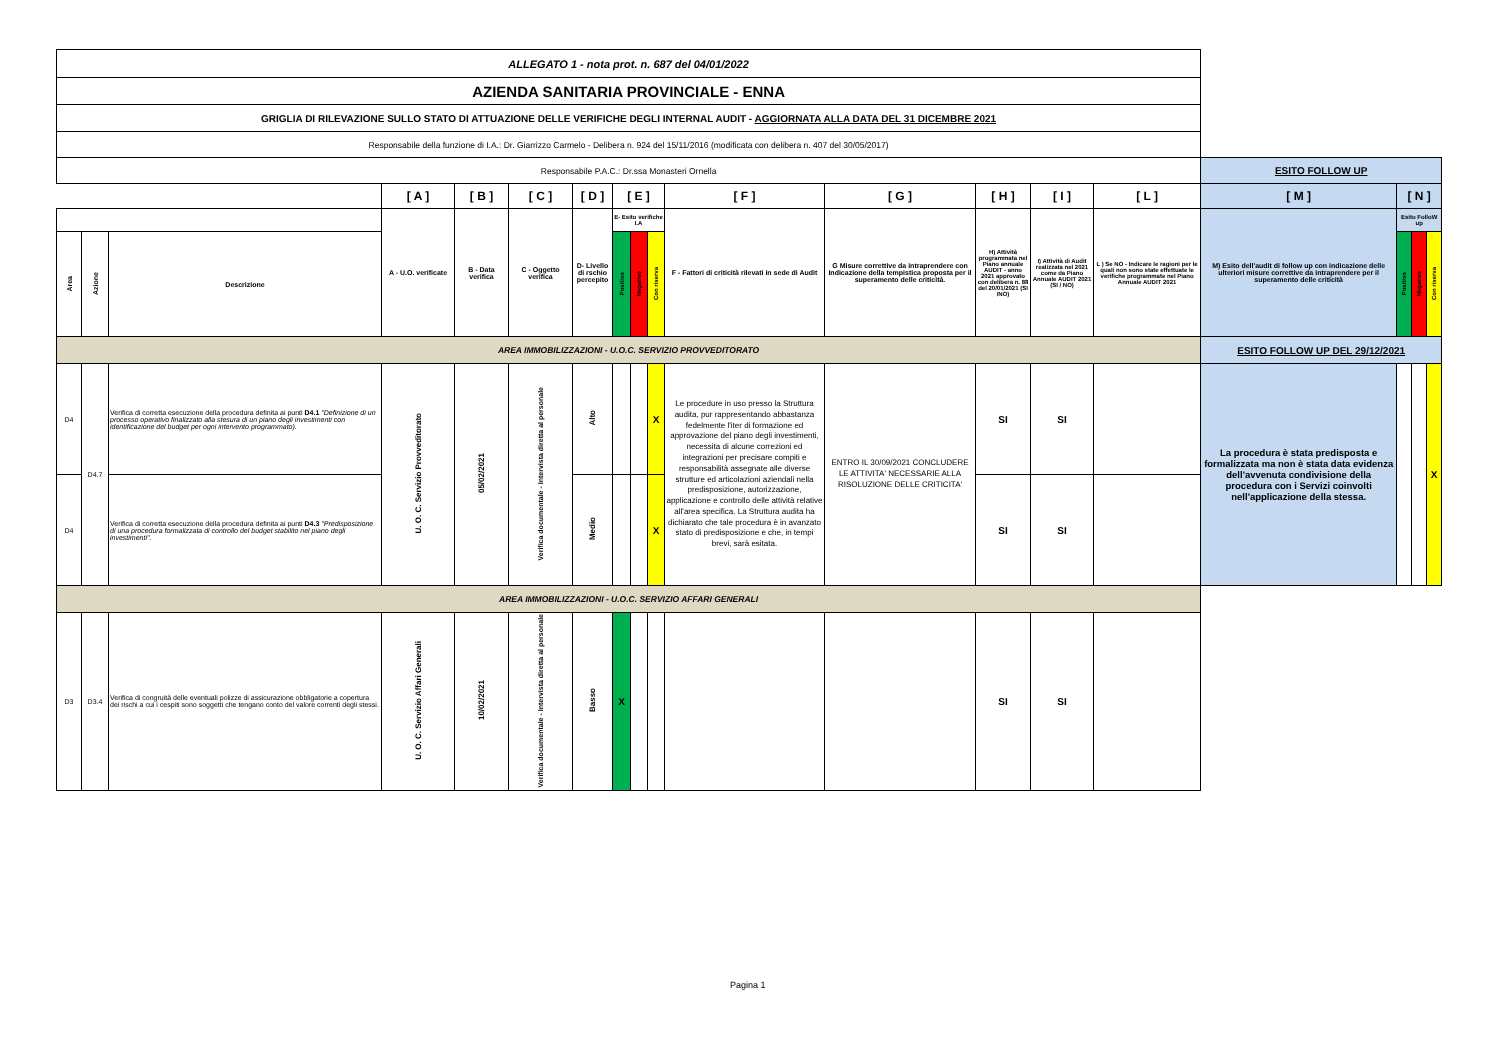| ALLEGATO 1 - nota prot. n. 687 del 04/01/2022 | | | | | | | | | | | | | | | | | | |
| AZIENDA SANITARIA PROVINCIALE - ENNA | | | | | | | | | | | | | | | | | | |
| GRIGLIA DI RILEVAZIONE SULLO STATO DI ATTUAZIONE DELLE VERIFICHE DEGLI INTERNAL AUDIT - AGGIORNATA ALLA DATA DEL 31 DICEMBRE 2021 | | | | | | | | | | | | | | | | | | |
| Responsabile della funzione di I.A.: Dr. Giarrizzo Carmelo - Delibera n. 924 del 15/11/2016 (modificata con delibera n. 407 del 30/05/2017) | | | | | | | | | | | | | | | | | | |
| Responsabile P.A.C.: Dr.ssa Monasteri Ornella | | | | | | | | | | | | | | | ESITO FOLLOW UP | | | |
| | | | [ A ] | [ B ] | [ C ] | [ D ] | [ E ] | | | [ F ] | [ G ] | [ H ] | [ I ] | [ L ] | [ M ] | [ N ] | | |
| | | | A - U.O. verificate | B - Data verifica | C - Oggetto verifica | D- Livello di rschio percepito | E- Esito verifiche I.A | | | F - Fattori di criticità rilevati in sede di Audit | G Misure correttive da intraprendere con Indicazione della tempistica proposta per il superamento delle criticità. | H) Attività programmata nel Piano annuale AUDIT - anno 2021 approvato con delibera n. 88 del 20/01/2021 (SI /NO) | I) Attività di Audit realizzata nel 2021 come da Piano Annuale AUDIT 2021 (SI / NO) | L ) Se NO - Indicare le ragioni per le quali non sono state effettuate le verifiche programmate nel Piano Annuale AUDIT 2021 | M) Esito dell'audit di follow up con indicazione delle ulteriori misure correttive da intraprendere per il superamento delle criticità | Esito FolloW up | | |
| Area | Azione | Descrizione | | | | | Positivo | Negativo | Con riserva | | | | | | | Positivo | Negativo | Con riserva |
| AREA IMMOBILIZZAZIONI - U.O.C. SERVIZIO PROVVEDITORATO | | | | | | | | | | | | | | | ESITO FOLLOW UP DEL 29/12/2021 | | | |
| D4 | D4.7 | Verifica di corretta esecuzione della procedura definita ai punti D4.1 "Definizione di un processo operativo finalizzato alla stesura di un piano degli investimenti con identificazione del budget per ogni intervento programmato). | U. O. C. Servizio Provveditorato | 05/02/2021 | Verifica documentale - Intervista diretta al personale | Alto | | | X | Le procedure in uso presso la Struttura audita, pur rappresentando abbastanza fedelmente l'iter di formazione ed approvazione del piano degli investimenti, necessita di alcune correzioni ed integrazioni per precisare compiti e responsabilità assegnate alle diverse strutture ed articolazioni aziendali nella predisposizione, autorizzazione, applicazione e controllo delle attività relative all'area specifica. La Struttura audita ha dichiarato che tale procedura è in avanzato stato di predisposizione e che, in tempi brevi, sarà esitata. | ENTRO IL 30/09/2021 CONCLUDERE LE ATTIVITA' NECESSARIE ALLA RISOLUZIONE DELLE CRITICITA' | SI | SI | | La procedura è stata predisposta e formalizzata ma non è stata data evidenza dell'avvenuta condivisione della procedura con i Servizi coinvolti nell'applicazione della stessa. | | | X |
| D4 | | Verifica di corretta esecuzione della procedura definita ai punti D4.3 "Predisposizione di una procedura formalizzata di controllo del budget stabilito nel piano degli investimenti". | | | | Medio | | | X | | | SI | SI | | | | | |
| AREA IMMOBILIZZAZIONI - U.O.C. SERVIZIO AFFARI GENERALI | | | | | | | | | | | | | | | | | | |
| D3 | D3.4 | Verifica di congruità delle eventuali polizze di assicurazione obbligatorie a copertura dei rischi a cui i cespiti sono soggetti che tengano conto del valore correnti degli stessi. | U. O. C. Servizio Affari Generali | 10/02/2021 | Verifica documentale - Intervista diretta al personale | Basso | X | | | | | SI | SI | | | | | |
Pagina 1